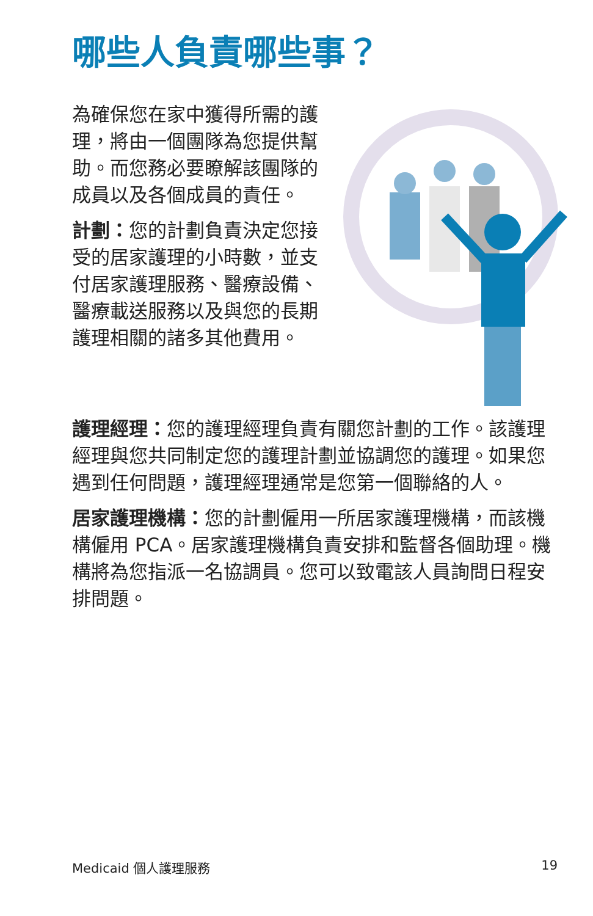哪些人負責哪些事？
為確保您在家中獲得所需的護理，將由一個團隊為您提供幫助。而您務必要瞭解該團隊的成員以及各個成員的責任。
計劃：您的計劃負責決定您接受的居家護理的小時數，並支付居家護理服務、醫療設備、醫療載送服務以及與您的長期護理相關的諸多其他費用。
護理經理：您的護理經理負責有關您計劃的工作。該護理經理與您共同制定您的護理計劃並協調您的護理。如果您遇到任何問題，護理經理通常是您第一個聯絡的人。
居家護理機構：您的計劃僱用一所居家護理機構，而該機構僱用 PCA。居家護理機構負責安排和監督各個助理。機構將為您指派一名協調員。您可以致電該人員詢問日程安排問題。
Medicaid 個人護理服務 19